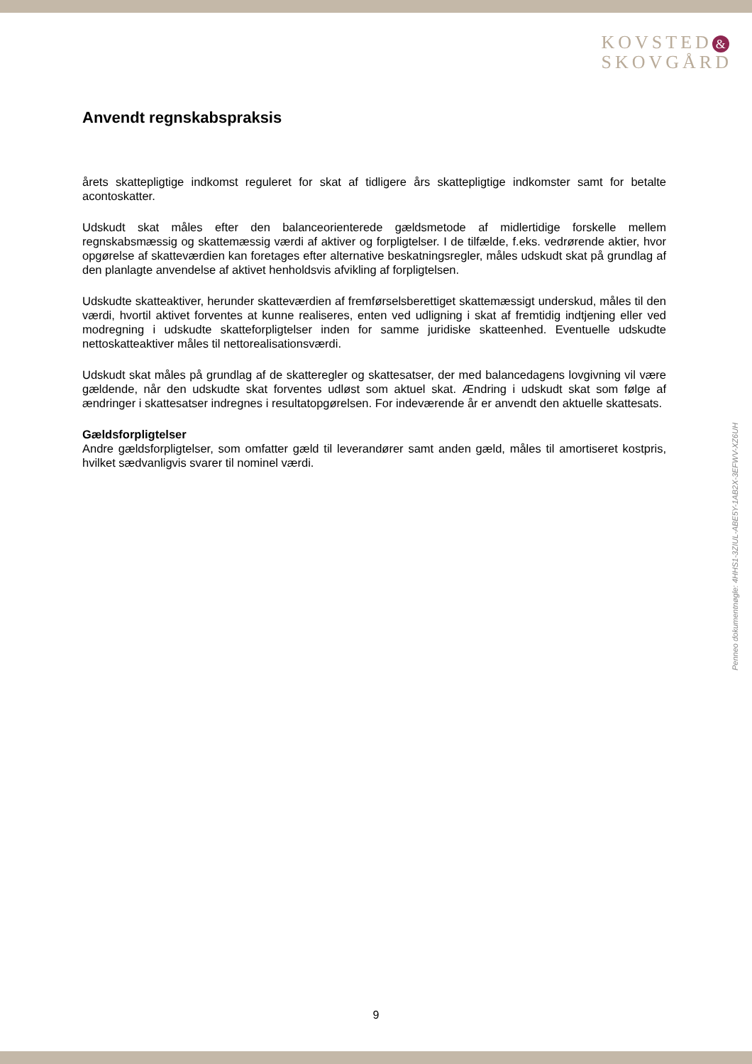KOVSTED &
SKOVGÅRD
Anvendt regnskabspraksis
årets skattepligtige indkomst reguleret for skat af tidligere års skattepligtige indkomster samt for betalte acontoskatter.
Udskudt skat måles efter den balanceorienterede gældsmetode af midlertidige forskelle mellem regnskabsmæssig og skattemæssig værdi af aktiver og forpligtelser. I de tilfælde, f.eks. vedrørende aktier, hvor opgørelse af skatteværdien kan foretages efter alternative beskatningsregler, måles udskudt skat på grundlag af den planlagte anvendelse af aktivet henholdsvis afvikling af forpligtelsen.
Udskudte skatteaktiver, herunder skatteværdien af fremførselsberettiget skattemæssigt underskud, måles til den værdi, hvortil aktivet forventes at kunne realiseres, enten ved udligning i skat af fremtidig indtjening eller ved modregning i udskudte skatteforpligtelser inden for samme juridiske skatteenhed. Eventuelle udskudte nettoskatteaktiver måles til nettorealisationsværdi.
Udskudt skat måles på grundlag af de skatteregler og skattesatser, der med balancedagens lovgivning vil være gældende, når den udskudte skat forventes udløst som aktuel skat. Ændring i udskudt skat som følge af ændringer i skattesatser indregnes i resultatopgørelsen. For indeværende år er anvendt den aktuelle skattesats.
Gældsforpligtelser
Andre gældsforpligtelser, som omfatter gæld til leverandører samt anden gæld, måles til amortiseret kostpris, hvilket sædvanligvis svarer til nominel værdi.
Penneo dokumentnøgle: 4HHS1-3ZIUL-ABE5Y-1AB2X-3EFWV-XZ6UH
9